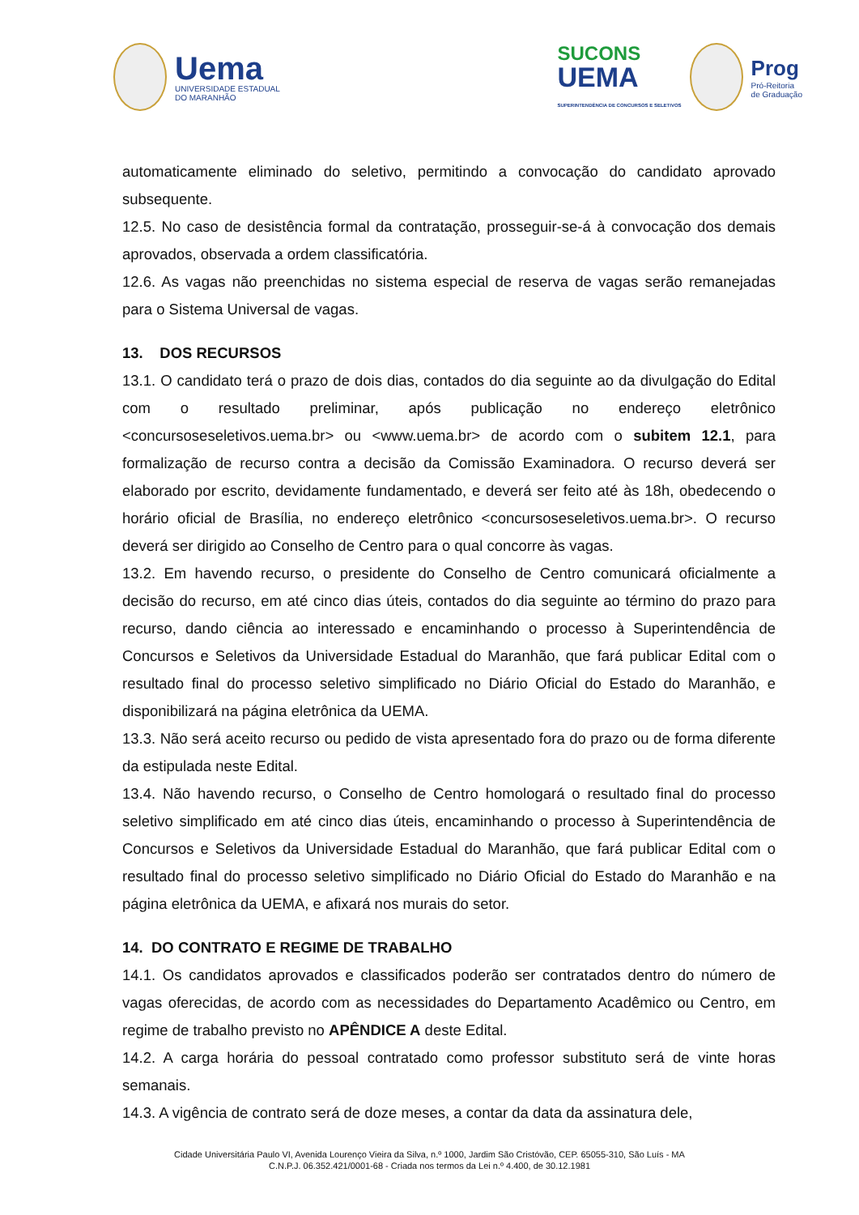Uema
UNIVERSIDADE ESTADUAL
DO MARANHÃO
SUCONS
UEMA
SUPERINTENDÊNCIA DE CONCURSOS E SELETIVOS
Prog
Pró-Reitoria
de Graduação
automaticamente eliminado do seletivo, permitindo a convocação do candidato aprovado subsequente.
12.5. No caso de desistência formal da contratação, prosseguir-se-á à convocação dos demais aprovados, observada a ordem classificatória.
12.6. As vagas não preenchidas no sistema especial de reserva de vagas serão remanejadas para o Sistema Universal de vagas.
13. DOS RECURSOS
13.1. O candidato terá o prazo de dois dias, contados do dia seguinte ao da divulgação do Edital com o resultado preliminar, após publicação no endereço eletrônico <concursoseseletivos.uema.br> ou <www.uema.br> de acordo com o subitem 12.1, para formalização de recurso contra a decisão da Comissão Examinadora. O recurso deverá ser elaborado por escrito, devidamente fundamentado, e deverá ser feito até às 18h, obedecendo o horário oficial de Brasília, no endereço eletrônico <concursoseseletivos.uema.br>. O recurso deverá ser dirigido ao Conselho de Centro para o qual concorre às vagas.
13.2. Em havendo recurso, o presidente do Conselho de Centro comunicará oficialmente a decisão do recurso, em até cinco dias úteis, contados do dia seguinte ao término do prazo para recurso, dando ciência ao interessado e encaminhando o processo à Superintendência de Concursos e Seletivos da Universidade Estadual do Maranhão, que fará publicar Edital com o resultado final do processo seletivo simplificado no Diário Oficial do Estado do Maranhão, e disponibilizará na página eletrônica da UEMA.
13.3. Não será aceito recurso ou pedido de vista apresentado fora do prazo ou de forma diferente da estipulada neste Edital.
13.4. Não havendo recurso, o Conselho de Centro homologará o resultado final do processo seletivo simplificado em até cinco dias úteis, encaminhando o processo à Superintendência de Concursos e Seletivos da Universidade Estadual do Maranhão, que fará publicar Edital com o resultado final do processo seletivo simplificado no Diário Oficial do Estado do Maranhão e na página eletrônica da UEMA, e afixará nos murais do setor.
14. DO CONTRATO E REGIME DE TRABALHO
14.1. Os candidatos aprovados e classificados poderão ser contratados dentro do número de vagas oferecidas, de acordo com as necessidades do Departamento Acadêmico ou Centro, em regime de trabalho previsto no APÊNDICE A deste Edital.
14.2. A carga horária do pessoal contratado como professor substituto será de vinte horas semanais.
14.3. A vigência de contrato será de doze meses, a contar da data da assinatura dele,
Cidade Universitária Paulo VI, Avenida Lourenço Vieira da Silva, n.º 1000, Jardim São Cristóvão, CEP. 65055-310, São Luís - MA
C.N.P.J. 06.352.421/0001-68 - Criada nos termos da Lei n.º 4.400, de 30.12.1981